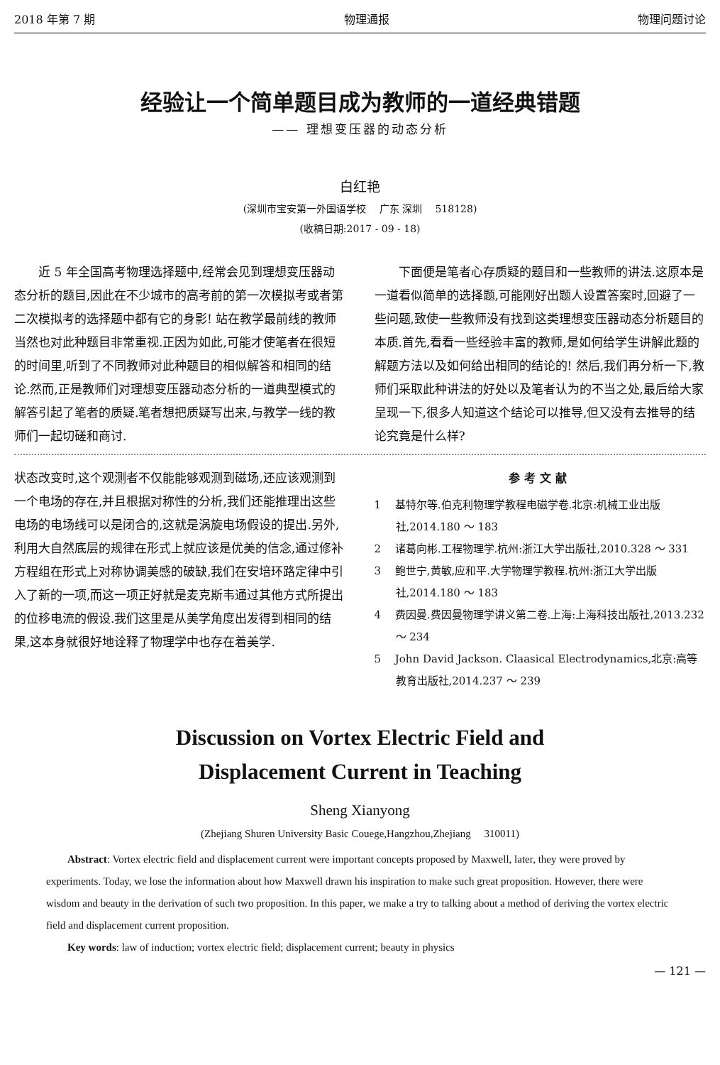2018 年第 7 期 物理通报 物理问题讨论
经验让一个简单题目成为教师的一道经典错题
—— 理想变压器的动态分析
白红艳
(深圳市宝安第一外国语学校　 广东 深圳　 518128)
(收稿日期:2017 - 09 - 18)
近 5 年全国高考物理选择题中,经常会见到理想变压器动态分析的题目,因此在不少城市的高考前的第一次模拟考或者第二次模拟考的选择题中都有它的身影! 站在教学最前线的教师当然也对此种题目非常重视.正因为如此,可能才使笔者在很短的时间里,听到了不同教师对此种题目的相似解答和相同的结论.然而,正是教师们对理想变压器动态分析的一道典型模式的解答引起了笔者的质疑.笔者想把质疑写出来,与教学一线的教师们一起切磋和商讨.
下面便是笔者心存质疑的题目和一些教师的讲法.这原本是一道看似简单的选择题,可能刚好出题人设置答案时,回避了一些问题,致使一些教师没有找到这类理想变压器动态分析题目的本质.首先,看看一些经验丰富的教师,是如何给学生讲解此题的解题方法以及如何给出相同的结论的! 然后,我们再分析一下,教师们采取此种讲法的好处以及笔者认为的不当之处,最后给大家呈现一下,很多人知道这个结论可以推导,但又没有去推导的结论究竟是什么样?
状态改变时,这个观测者不仅能能够观测到磁场,还应该观测到一个电场的存在,并且根据对称性的分析,我们还能推理出这些电场的电场线可以是闭合的,这就是涡旋电场假设的提出.另外,利用大自然底层的规律在形式上就应该是优美的信念,通过修补方程组在形式上对称协调美感的破缺,我们在安培环路定律中引入了新的一项,而这一项正好就是麦克斯韦通过其他方式所提出的位移电流的假设.我们这里是从美学角度出发得到相同的结果,这本身就很好地诠释了物理学中也存在着美学.
参考文献
1　 基特尔等.伯克利物理学教程电磁学卷.北京:机械工业出版社,2014.180 ～ 183
2　 诸葛向彬.工程物理学.杭州:浙江大学出版社,2010.328 ～ 331
3　 鲍世宁,黄敏,应和平.大学物理学教程.杭州:浙江大学出版社,2014.180 ～ 183
4　 费因曼.费因曼物理学讲义第二卷.上海:上海科技出版社,2013.232 ～ 234
5　 John David Jackson. Claasical Electrodynamics,北京:高等教育出版社,2014.237 ～ 239
Discussion on Vortex Electric Field and
Displacement Current in Teaching
Sheng Xianyong
(Zhejiang Shuren University Basic Couege,Hangzhou,Zhejiang　 310011)
Abstract: Vortex electric field and displacement current were important concepts proposed by Maxwell, later, they were proved by experiments. Today, we lose the information about how Maxwell drawn his inspiration to make such great proposition. However, there were wisdom and beauty in the derivation of such two proposition. In this paper, we make a try to talking about a method of deriving the vortex electric field and displacement current proposition.
Key words: law of induction; vortex electric field; displacement current; beauty in physics
— 121 —